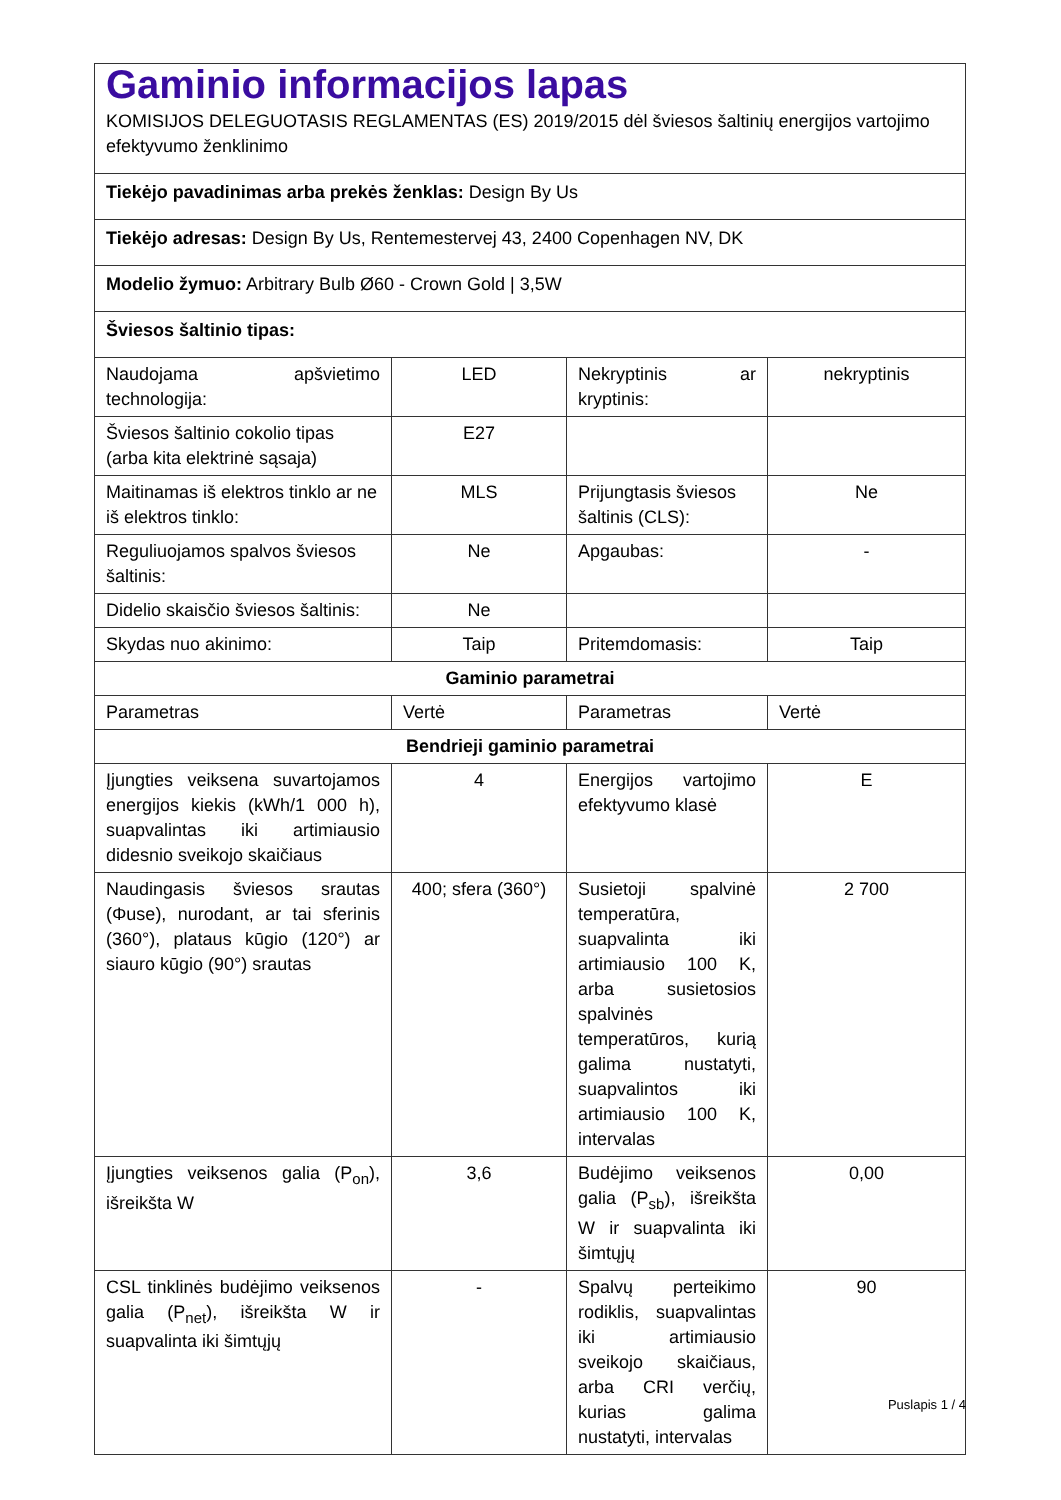| Gaminio informacijos lapas KOMISIJOS DELEGUOTASIS REGLAMENTAS (ES) 2019/2015 dėl šviesos šaltinių energijos vartojimo efektyvumo ženklinimo | | | |
| Tiekėjo pavadinimas arba prekės ženklas: Design By Us | | | |
| Tiekėjo adresas: Design By Us, Rentemestervej 43, 2400 Copenhagen NV, DK | | | |
| Modelio žymuo: Arbitrary Bulb Ø60 - Crown Gold / 3,5W | | | |
| Šviesos šaltinio tipas: | | | |
| Naudojama apšvietimo technologija: | LED | Nekryptinis ar kryptinis: | nekryptinis |
| Šviesos šaltinio cokolio tipas (arba kita elektrinė sąsaja) | E27 | | |
| Maitinamas iš elektros tinklo ar ne iš elektros tinklo: | MLS | Prijungtasis šviesos šaltinis (CLS): | Ne |
| Reguliuojamos spalvos šviesos šaltinis: | Ne | Apgaubas: | - |
| Didelio skaisčio šviesos šaltinis: | Ne | | |
| Skydas nuo akinimo: | Taip | Pritemdomasis: | Taip |
| Gaminio parametrai | | | |
| Parametras | Vertė | Parametras | Vertė |
| Bendrieji gaminio parametrai | | | |
| Įjungties veiksena suvartojamos energijos kiekis (kWh/1 000 h), suapvalintas iki artimiausio didesnio sveikojo skaičiaus | 4 | Energijos vartojimo efektyvumo klasė | E |
| Naudingasis šviesos srautas (Φuse), nurodant, ar tai sferinis (360°), plataus kūgio (120°) ar siauro kūgio (90°) srautas | 400; sfera (360°) | Susietoji spalvinė temperatūra, suapvalinta iki artimiausio 100 K, arba susietosios spalvinės temperatūros, kurią galima nustatyti, suapvalintos iki artimiausio 100 K, intervalas | 2 700 |
| Įjungties veiksenos galia (P<sub>on</sub>), išreikšta W | 3,6 | Budėjimo veiksenos galia (P<sub>sb</sub>), išreikšta W ir suapvalinta iki šimtųjų | 0,00 |
| CSL tinklinės budėjimo veiksenos galia (P<sub>net</sub>), išreikšta W ir suapvalinta iki šimtųjų | - | Spalvų perteikimo rodiklis, suapvalintas iki artimiausio sveikojo skaičiaus, arba CRI verčių, kurias galima nustatyti, intervalas | 90 |
Puslapis 1 / 4